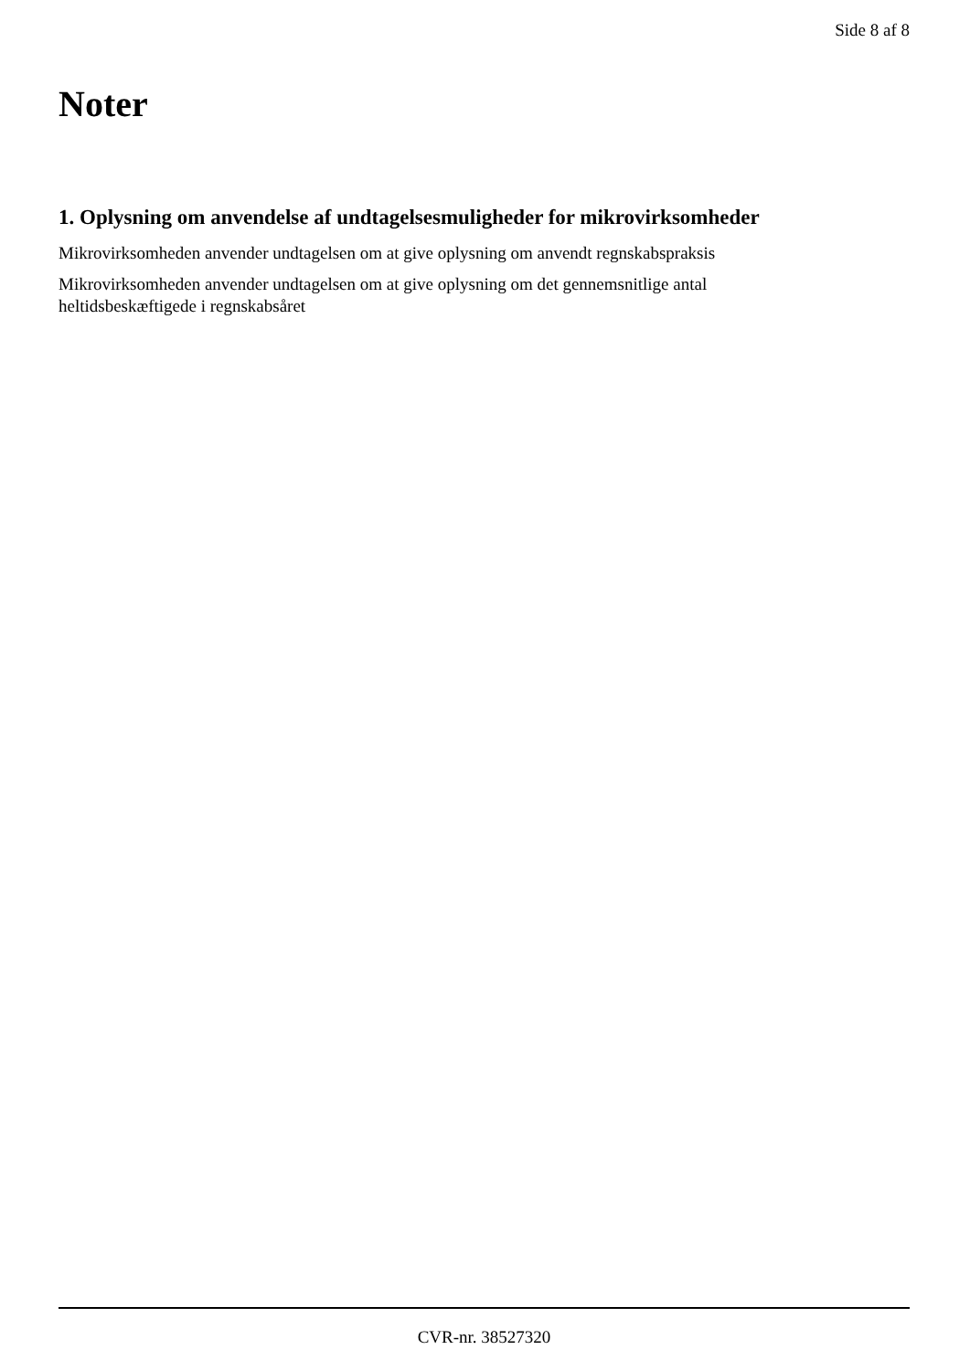Side 8 af 8
Noter
1. Oplysning om anvendelse af undtagelsesmuligheder for mikrovirksomheder
Mikrovirksomheden anvender undtagelsen om at give oplysning om anvendt regnskabspraksis
Mikrovirksomheden anvender undtagelsen om at give oplysning om det gennemsnitlige antal
heltidsbeskæftigede i regnskabsåret
CVR-nr. 38527320